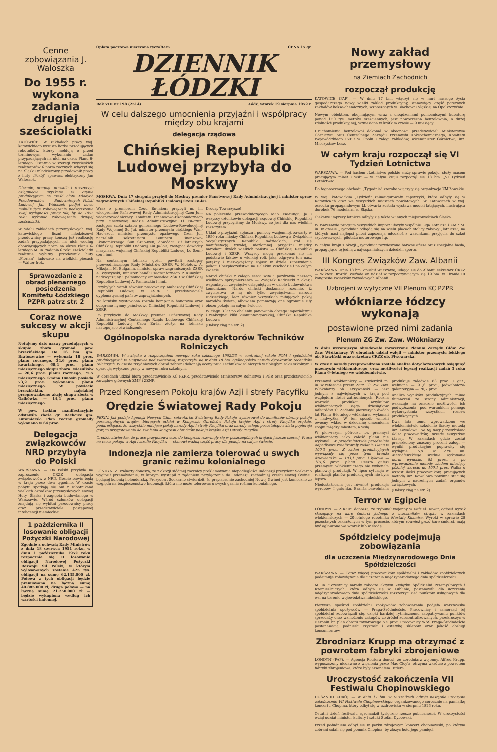Cenne zobowiązania J. Waloszka
Do 1955 r. wykona zadania drugiej sześciolatki
KATOWICE. W zakładach pracy woj. katowickiego wzrasta liczba przodujących robotników, którzy meldują o przed terminowym wykonaniu zadań przypadających na nich na okres Planu 6-letniego. Ostatnio w szeregi zwycięskich realizatorów 6 norm rocznych włączył się na Śląsku młodzieżowy przodownik pracy z huty „Pokój" spawacz elektryczny Jan Waloszek.
Obecnie, pragnąc utrwalić i rozszerzyć osiągnięcia uzyskane w czynie produkcyjnym na cześć Zlotu Młodych Przodowników — Budowniczych Polski Ludowej, Jan Waloszek podjął nowe mobilizujące zobowiązania podwyższenia swej wydajności pracy tak, by do 1955 roku wykonać zobowiązania drugiej sześciolatki.
W wielu zakładach przemysłowych woj. katowickiego liczni młodzieżowi przodownicy pracy kończą już realizację zadań przypadających na nich według obowiązujących norm na okres Planu 6-letniego M. in. zadania 6 roku sześciolatki realizuje wybitny przodownik huty „Florian", ładowacz na wielkich piecach — Walter Irek.
Sprawozdanie z obrad plenarnego posiedzenia Komitetu Łódzkiego PZPR patrz str. 2
Coraz nowe sukcesy w akcji skupu
Notujemy dziś nazwy przodujących w skupie zboża gromad pow. brzezińskiego. Do 16 bm. gm. Bratoszewice — wykonała 18 proc. planu rocznego, 34,6 proc. planu kwartalnego, 68,4 proc. planu miesięcznego skupu zboża. Niesułków — 20,6 proc. planu rocznego, 75.5 miesięcznego. Gmina Dmosin posiada 73,2 proc. wykonania planu miesięcznego. W powiecie brzezińskim, najsłabiej przeprowadzono akcję skupu zboża w Gałkówku — 14,4 proc. planu miesięcznego.
W pow. łaskim manifestacyjnie odstawiła zboże gr. Bechcice gm. Lutomiersk. Plan roczny gromady wykonano w 64 proc.
Delegacja związkowców NRD przybyła do Polski
WARSZAWA. — Do Polski przybyła na zaproszenie CRZZ delegacja związkowców z NRD. Goście bawić będą w kraju przez dwa tygodnie. W czasie pobytu spotkają się oni z robotnikami wielkich ośrodków przemysłowych Nowej Huty, Śląska i zagłębia budowlanego w Warszawie. Wśród członków delegacji znajdują się wybitni przodownicy pracy oraz przedstawiciele postępowej inteligencji niemieckiej.
1 października II losowanie obligacji Pożyczki Narodowej
Zgodnie z uchwałą Rady Ministrów z dnia 18 czerwca 1951 roku, w dniu 1 października 1952 roku rozpocznie się II losowanie obligacji Narodowej Pożyczki Rozwoju Sił Polski, w którym wylosowanych zostanie 425 tys. obligacji na sumę 62.135.000 zł. Połowa z tych obligacji będzie premiowana na łączną sumę 40.885.000 zł; druga połowa — na łączną sumę 21.250.000 zł — będzie wykupiona według ich wartości imiennej.
Opłata pocztowa uiszczona ryczałtem CENA 15 gr.
DZIENNIK ŁÓDZKI
Rok VIII nr 198 (2514) Łódź, wtorek 19 sierpnia 1952 r.
W celu dalszego umocnienia przyjaźni i współpracy między obu krajami
delegacja rządowa
Chińskiej Republiki Ludowej przybyła do Moskwy
MOSKWA. Dnia 17 sierpnia przybył do Moskwy premier Państwowej Rady Administracyjnej i minister spraw zagranicznych Chińskiej Republiki Ludowej Czou En-lai.
Wraz z premierem Czou En-laiem przybyli m. in. wicepremier Państwowej Rady Administracyjnej Czen Jun, wiceprzewodniczący Komitetu Finansowo-Ekonomicznego przy Państwowej Radzie Administracyjnej Li Fu-czun, zastępca szefa sztabu generalnego Ludowo-Rewolucyjnej Rady Wojennej Su Jui, minister przemysłu ciężkiego Wan-Hao-szou, minister przemysłu opałowego Czen Jui, naczelnik sekretariatu Komitetu Finansowo-Ekonomicznego Sun Szao-wen, dowódca sił lotniczych Chińskiej Republiki Ludowej Liu Ja-lou, zastępca dowódcy marynarki wojennej Chińskiej Republiki Ludowej Lo Szun-czu i inni.
Na centralnym lotnisku gości powitali zastępcy przewodniczącego Rady Ministrów ZSRR W. Mołotow, A. Mikojan, M. Bułganin, minister spraw zagranicznych ZSRR A. Wyszyński, minister handlu zagranicznego P. Kumykin, nadzwyczajny i pełnomocny ambasador ZSRR w Chińskiej Republice Ludowej A. Paniuszkin i inni.
Przybyłych witali również pracownicy ambasady Chińskiej Republiki Ludowej w ZSRR i przedstawiciele dyplomatycznej państw zaprzyjaźnionych.
Na lotnisku wystawiona została kompania honorowa oraz odegrano hymny państwowe Chińskiej Republiki Ludowej i ZSRR.
Po przybyciu do Moskwy premier Państwowej Rady Administracyjnej Centralnego Rządu Ludowego Chińskiej Republiki Ludowej Czou En-lai złożył na lotnisku następujące oświadczenie:
Drodzy Towarzysze!
Na polecenie przewodniczącego Mao Tse-tunga, ja i wszyscy członkowie delegacji rządowej Chińskiej Republiki Ludowej przybyliśmy do Moskwy, co jest dla nas wielkim zaszczytem.
Układ o przyjaźni, sojuszu i pomocy wzajemnej, zawarty w 1950 roku między Chińską Republiką Ludową a Związkiem Socjalistycznych Republik Radzieckich, stał się manifestacją trwałej, niezłomnej przyjaźni między narodami dwóch wielkich państw — Chińskiej Republiki Ludowej i ZSRR. Wszyscy mogą przekonać się na podstawie faktów o wielkiej roli, jaką odgrywa ten nasz potężny i niezwyciężony sojusz w dziele zapewnienia pokoju i bezpieczeństwa na Dalekim Wschodzie i na całym świecie.
Naród chiński z całego serca wita i pozdrawia naszego wielkiego sprzymierzeńca — Związek Radziecki z okazji wspaniałych zwycięstw osiągniętych w dziele budownictwa komunizmu. Naród chiński doskonale rozumie, iż zwycięstwa te są nie tylko zwycięstwami narodu radzieckiego, lecz również wszystkich miłujących pokój narodów świata, albowiem pomnażają one ogromnie siły obozu pokoju na całym świecie.
W ciągu 3 lat po obaleniu panowania obcego imperializmu i reakcyjnej kliki kuomintangowskiej, Chińska Republika Ludowa
(Dalszy ciąg na str. 2)
Ogólnopolska narada dyrektorów Techników Rolniczych
WARSZAWA. W związku z rozpoczęciem nowego roku szkolnego 1952/53 w centralnej szkole POM i spółdzielni produkcyjnych w Ursynowie pod Warszawą, rozpoczęła się w dniu 18 bm. ogólnopolska narada dyrektorów Techników rolniczych. W czasie trzydniowych obrad zebrani dokonają oceny prac Techników rolniczych w ubiegłym roku szkolnym i opracują wytyczne pracy w nowym roku szkolnym.
W obradach udział biorą przedstawiciele KC PZPR, przedstawiciele Ministerstw Rolnictwa i PGR oraz przedstawiciele zarządów głównych ZMP i ZZNP.
Przed Kongresem Pokoju krajów Azji i strefy Pacyfiku
Orędzie Światowej Rady Pokoju
PEKIN. Jak podaje Agencja Nowych Chin, sekretariat Światowej Rady Pokoju wystosował do komitetów obrony pokoju poszczególnych krajów, biorących udział w Kongresie Obrońców Pokoju krajów Azji i strefy Pacyfiku orędzie, podkreślające, że wszystkie miłujące pokój narody Azji i strefy Pacyfiku oraz narody całego pozostałego świata popierają gorąco przygotowania do zwołania kongresu obrońców pokoju krajów Azji i strefy Pacyfiku.
Orędzie stwierdza, że prace przygotowawcze do kongresu rozwinęły się w poszczególnych krajach jeszcze szerzej. Praca na rzecz pokoju w Azji i strefie Pacyfiku — stanowi ważną część pracy dla pokoju na całym świecie.
Indonezja nie zamierza tolerować u swych granic reżimu kolonialnego
LONDYN. Z Dżakarty donoszą, że z okazji siódmej rocznicy proklamowania niepodległości Indonezji prezydent Soekarno wygłosił przemówienie, w którym wystąpił z żądaniem przyłączenia do Indonezji zachodniej części Nowej Gwinei, będącej kolonią holenderską. Prezydent Soekarno stwierdził, że przyłączenie zachodniej Nowej Gwinei jest konieczne ze względu na bezpieczeństwo Indonezji, która nie może tolerować u swych granic reżimu kolonialnego.
Nowy zakład przemysłowy
na Ziemiach Zachodnich
rozpoczął produkcję
KATOWICE (PAP). — W dniu 17 bm. włączył się w nurt naszego życia gospodarczego nowy wielki zakład produkcyjny, stanowiący część potężnych zakładów kokso-chemicznych, wznoszonych w Blachowni Śląskiej na Opolszczyźnie.
Nowym obiektem, obejmującym wraz z urządzeniami pomocniczymi kubaturę ponad 150 tys. metrów sześciennych, jest nowoczesna benzolownia, o dużej zdolności produkcyjnej, wzniesiona w krótkim czasie — 9 miesięcy.
Uruchomienia benzolowni dokonał w obecności przedstawicieli Ministerstwa Górnictwa oraz Centralnego Zarządu Przemysłu Koksochemicznego, Komitetu Wojewódzkiego PZPR w Opolu i załogi zakładów, wiceminister Górnictwa, inż. Mieczysław Lesz.
W całym kraju rozpoczął się VI Tydzień Lotnictwa
WARSZAWA. — Pod hasłem „Lotnictwo polskie służy sprawie pokoju, służy masom pracującym miast i wsi" — w całym kraju rozpoczął się 18 bm. „VI Tydzień Lotnictwa".
Do tegorocznego obchodu „Tygodnia" szeroko włączyły się organizacje ZMP-owskie.
W woj. katowickim „Tydzień" zainaugurowały capstrzyki, które odbyły się w Katowicach oraz we wszystkich miastach powiatowych. W Katowicach w woj. ośrodku propagandowym LL otwarta została wystawa modeli latających, ilustrująca dorobek 76 modelarni ze Śląska.
Ciekawe imprezy lotnicze odbyły się także w innych miejscowościach Śląska.
W Warszawie program wszystkich imprez ułożyły wspólnie Liga Lotnicza i ZMP. M. in. w czasie „Tygodnia" odbędą się na wielu placach stolicy zabawy „lotnicze", na których nasi najlepsi piloci zapoznają młodzież z warunkami przyjęcia do szkół szybowcowych, pilotażu motorowego itp.
W całym kraju z okazji „Tygodnia" rozwieszono barwne afisze oraz specjalne hasła, propagujące tę jedną z najwspanialszych dziedzin sportu.
III Kongres Związków Zaw. Albanii
WARSZAWA. Dnia 18 bm. opuścił Warszawę, udając się do Albanii sekretarz CRZZ — Wiktor Droźdź. Weźmie on udział w rozpoczynającym się 19 bm. w Tiranie III kongresie związków zawodowych Albanii.
Uzbrojeni w wytyczne VII Plenum KC PZPR
włókniarze łódzcy wykonają
postawione przed nimi zadania
Plenum ZG Zw. Zaw. Włókniarzy
W dniu wczorajszym obradowało rozszerzone Plenum Zarządu Głów. Zw. Zaw. Włókniarzy. W obradach udział wzięli — minister przemysłu lekkiego ob. Stawiński oraz sekretarz CRZZ ob. Piwowarska.
W czasie narady przeprowadzona została analiza dotychczasowych osiągnięć przemysłu włókienniczego, oraz możliwości lepszej realizacji zadań 3 roku Planu 6-letniego we włókiennictwie.
Przemysł włókienniczy — stwierdził m. in. w referacie przew. Zarz. Gł. Zw. Zaw. Włókniarzy ob. Krzywański — jest jednym z największych w kraju pod względem ilości zatrudnionych. Roczna wartość produkcji artykułów włókienniczych sięga dziesiątków miliardów zł. Zadania pierwszych dwóch lat Planu 6-letniego włókniarze wykonali z nadwyżką. W ten sposób wnieśli owocny wkład w dziedzinę umocnienia spójni między miastem, a wsią.
W pierwszym półroczu br. przemysł włókienniczy jako całość planu nie wykonał. W przędzalnictwie przędzalnie odpadkowe zrealizowały zadania Planu w 100,3 proc. Z zadań produkcyjnych wywiązały się poza tym: branża dziewiarska — 103,1 proc. i łykowa — 101,6 proc. planu. Reszta gałęzi przemysłu włókienniczego nie wykonała planowej produkcji. W lipcu sytuacja w realizacji planów produkcyjnych nie była lepsza.
Niedostateczna jest również produkcja wyrobów I gatunku. Branża bawełniana produkuje zaledwie 83 proc. I gat., wełniana — 91,6 proc., jedwabniczo-galanteryjna — 70,7 proc.
Analiza wyników produkcyjnych, mimo tłumaczeń ze strony administracji, wskazuje na znaczne możliwości ich podwyższenia, pod warunkiem pełnego wykorzystania wszystkich rezerw produkcyjnych.
Dwa lata temu wprowadzono we włókiennictwie szkolenie tkaczy metodą inż. Kowalowa. Do tej pory przeszkolono 8637 pracowników, przede wszystkim tkaczy. W zakładach gdzie został przeszkolony znaczny procent załogi — wyniki produkcyjne poprawiły się wydajnie. Np. w ZPB im. Marchlewskiego średnie wykonanie norm wynosiło 85 proc., a po wprowadzeniu metody, siedem miesięcy później wzrosło do 100,1 proc. Walka o wzrost ilości pracowników, pracujących metodą inż. Kowalowa powinna stać się jednym z naczelnych zadań organów związkowych.
(Dalszy ciąg na str. 2)
Terror w Egipcie
LONDYN. — Z Kairu donoszą, że trybunał wojenny w Kafr el Dawar, ogłosił wyrok skazujący na karę śmierci jednego z uczestników strajku w zakładach włókienniczych — 20-letniego robotnika Mustafę Khamisa. Wyroki w sprawie 28 pozostałych oskarżonych w tym procesie, którym również grozi kara śmierci, mają być ogłoszone we wtorek lub w środę.
Spółdzielcy podejmują zobowiązania
dla uczczenia Międzynarodowego Dnia Spółdzielczości
WARSZAWA. — Coraz więcej pracowników spółdzielni i zakładów spółdzielczych podejmuje zobowiązania dla uczczenia międzynarodowego dnia spółdzielczości.
M. in. uczestnicy narady robocze aktywu Związku Spółdzielni Przemysłowych i Rzemieślniczych, która odbyła się w Lublinie, postanowili dla uczczenia międzynarodowego dnia spółdzielczości rozszerzyć sieć punktów usługowych dla wsi na terenie województwa lubelskiego.
Pierwszą spośród spółdzielni spożywców zobowiązania podjęła warszawska spółdzielnia spożywców — Praga-Śródmieście. Pracownicy i samorząd tej spółdzielni zobowiązali się, dzięki bardziej rytmicznemu zaopatrywaniu punktów sprzedaży oraz wzmożeniu zakupów ze źródeł zdecentralizowanych, przekroczyć w sierpniu br. plan obrotu towarowego o 5 proc. Pracownicy WSS Praga-Śródmieście postanawiają podnieść czystość i estetykę sklepów oraz jakość obsługi konsumentów.
Zbrodniarz Krupp ma otrzymać z powrotem fabryki zbrojeniowe
LONDYN (PAP). — Agencja Reutera donosi, że zbrodniarz wojenny, Alfred Krupp, wypuszczony niedawno z więzienia przez Mac Cloy'a, otrzyma wkrótce z powrotem fabryki zbrojeniowe, które były arsenałem Hitlera.
Uroczystość zakończenia VII Festiwalu Chopinowskiego
DUSZNIKI ZDRÓJ. — W dniu 17 bm. w Dusznikach Zdroju nastąpiło uroczyste zakończenie VII Festiwalu Chopinowskiego, organizowanego corocznie na pamiątkę koncertu Chopina, który odbył się w uzdrowisku w sierpniu 1826 roku.
Ostatni dzień festiwalu zgromadził tysięczne rzesze publiczności. W uroczystości wziął udział minister kultury i sztuki Stefan Dybowski.
Przed południem odbył się w parku zdrojowym koncert chopinowski, po którym zebrani udali się pod pomnik Chopina, by złożyć hołd jego pamięci.